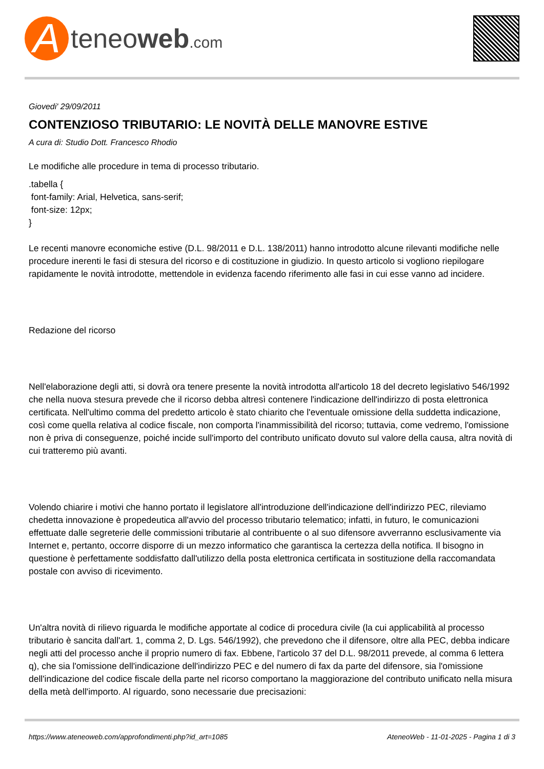A
teneoweb.com
Giovedi' 29/09/2011
CONTENZIOSO TRIBUTARIO: LE NOVITÀ DELLE MANOVRE ESTIVE
A cura di: Studio Dott. Francesco Rhodio
Le modifiche alle procedure in tema di processo tributario.
.tabella {
font-family: Arial, Helvetica, sans-serif;
font-size: 12px;
}
Le recenti manovre economiche estive (D.L. 98/2011 e D.L. 138/2011) hanno introdotto alcune rilevanti modifiche nelle procedure inerenti le fasi di stesura del ricorso e di costituzione in giudizio. In questo articolo si vogliono riepilogare rapidamente le novità introdotte, mettendole in evidenza facendo riferimento alle fasi in cui esse vanno ad incidere.
Redazione del ricorso
Nell'elaborazione degli atti, si dovrà ora tenere presente la novità introdotta all'articolo 18 del decreto legislativo 546/1992 che nella nuova stesura prevede che il ricorso debba altresì contenere l'indicazione dell'indirizzo di posta elettronica certificata. Nell'ultimo comma del predetto articolo è stato chiarito che l'eventuale omissione della suddetta indicazione, così come quella relativa al codice fiscale, non comporta l'inammissibilità del ricorso; tuttavia, come vedremo, l'omissione non è priva di conseguenze, poiché incide sull'importo del contributo unificato dovuto sul valore della causa, altra novità di cui tratteremo più avanti.
Volendo chiarire i motivi che hanno portato il legislatore all'introduzione dell'indicazione dell'indirizzo PEC, rileviamo chedetta innovazione è propedeutica all'avvio del processo tributario telematico; infatti, in futuro, le comunicazioni effettuate dalle segreterie delle commissioni tributarie al contribuente o al suo difensore avverranno esclusivamente via Internet e, pertanto, occorre disporre di un mezzo informatico che garantisca la certezza della notifica. Il bisogno in questione è perfettamente soddisfatto dall'utilizzo della posta elettronica certificata in sostituzione della raccomandata postale con avviso di ricevimento.
Un'altra novità di rilievo riguarda le modifiche apportate al codice di procedura civile (la cui applicabilità al processo tributario è sancita dall'art. 1, comma 2, D. Lgs. 546/1992), che prevedono che il difensore, oltre alla PEC, debba indicare negli atti del processo anche il proprio numero di fax. Ebbene, l'articolo 37 del D.L. 98/2011 prevede, al comma 6 lettera q), che sia l'omissione dell'indicazione dell'indirizzo PEC e del numero di fax da parte del difensore, sia l'omissione dell'indicazione del codice fiscale della parte nel ricorso comportano la maggiorazione del contributo unificato nella misura della metà dell'importo. Al riguardo, sono necessarie due precisazioni:
https://www.ateneoweb.com/approfondimenti.php?id_art=1085 AteneoWeb - 11-01-2025 - Pagina 1 di 3